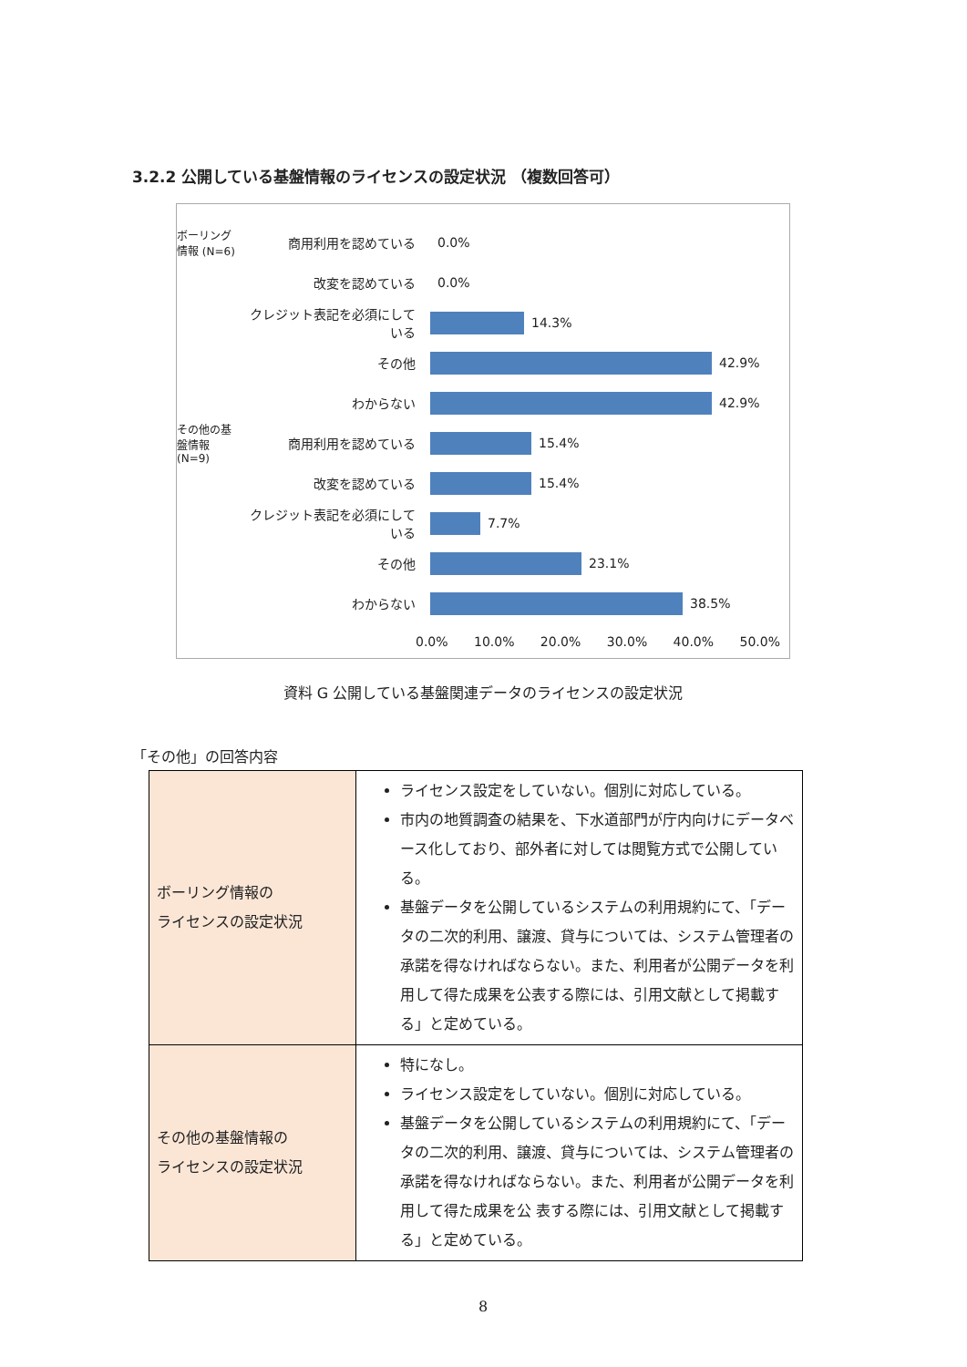3.2.2 公開している基盤情報のライセンスの設定状況 （複数回答可）
ボーリング情報 (N=6)
商用利用を認めている 0.0%
改変を認めている 0.0%
クレジット表記を必須にしている 14.3%
その他 42.9%
わからない 42.9%
その他の基盤情報 (N=9)
商用利用を認めている 15.4%
改変を認めている 15.4%
クレジット表記を必須にしている 7.7%
その他 23.1%
わからない 38.5%
0.0% 10.0% 20.0% 30.0% 40.0% 50.0%
資料 G 公開している基盤関連データのライセンスの設定状況
「その他」の回答内容
| ボーリング情報の ライセンスの設定状況 | ライセンス設定をしていない。個別に対応している。 市内の地質調査の結果を、下水道部門が庁内向けにデータベース化しており、部外者に対しては閲覧方式で公開している。 基盤データを公開しているシステムの利用規約にて、「データの二次的利用、譲渡、貸与については、システム管理者の承諾を得なければならない。また、利用者が公開データを利用して得た成果を公表する際には、引用文献として掲載する」と定めている。 |
| その他の基盤情報の ライセンスの設定状況 | 特になし。 ライセンス設定をしていない。個別に対応している。 基盤データを公開しているシステムの利用規約にて、「データの二次的利用、譲渡、貸与については、システム管理者の承諾を得なければならない。また、利用者が公開データを利用して得た成果を公 表する際には、引用文献として掲載する」と定めている。 |
8